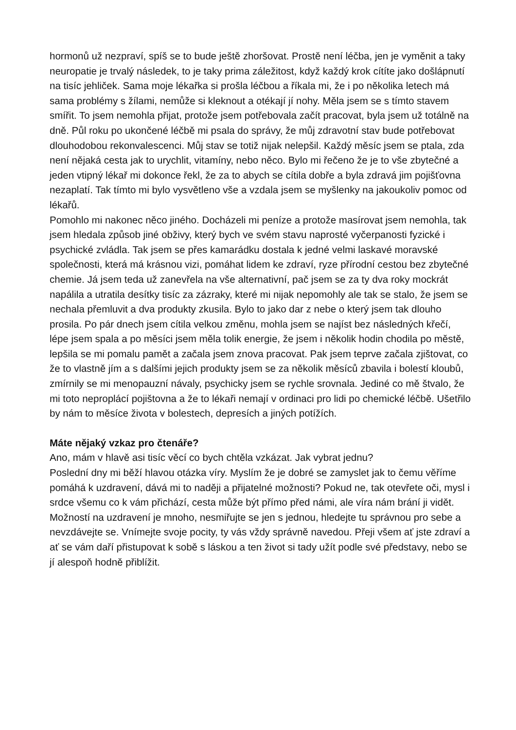hormonů už nezpraví, spíš se to bude ještě zhoršovat. Prostě není léčba, jen je vyměnit a taky neuropatie je trvalý následek, to je taky prima záležitost, když každý krok cítíte jako došlápnutí na tisíc jehliček. Sama moje lékařka si prošla léčbou a říkala mi, že i po několika letech má sama problémy s žílami, nemůže si kleknout a otékají jí nohy. Měla jsem se s tímto stavem smířit. To jsem nemohla přijat, protože jsem potřebovala začít pracovat, byla jsem už totálně na dně. Půl roku po ukončené léčbě mi psala do správy, že můj zdravotní stav bude potřebovat dlouhodobou rekonvalescenci. Můj stav se totiž nijak nelepšil. Každý měsíc jsem se ptala, zda není nějaká cesta jak to urychlit, vitamíny, nebo něco. Bylo mi řečeno že je to vše zbytečné a jeden vtipný lékař mi dokonce řekl, že za to abych se cítila dobře a byla zdravá jim pojišťovna nezaplatí. Tak tímto mi bylo vysvětleno vše a vzdala jsem se myšlenky na jakoukoliv pomoc od lékařů.
Pomohlo mi nakonec něco jiného. Docházeli mi peníze a protože masírovat jsem nemohla, tak jsem hledala způsob jiné obživy, který bych ve svém stavu naprosté vyčerpanosti fyzické i psychické zvládla. Tak jsem se přes kamarádku dostala k jedné velmi laskavé moravské společnosti, která má krásnou vizi, pomáhat lidem ke zdraví, ryze přírodní cestou bez zbytečné chemie. Já jsem teda už zanevřela na vše alternativní, pač jsem se za ty dva roky mockrát napálila a utratila desítky tisíc za zázraky, které mi nijak nepomohly ale tak se stalo, že jsem se nechala přemluvit a dva produkty zkusila. Bylo to jako dar z nebe o který jsem tak dlouho prosila. Po pár dnech jsem cítila velkou změnu, mohla jsem se najíst bez následných křečí, lépe jsem spala a po měsíci jsem měla tolik energie, že jsem i několik hodin chodila po městě, lepšila se mi pomalu pamět a začala jsem znova pracovat. Pak jsem teprve začala zjištovat, co že to vlastně jím a s dalšími jejich produkty jsem se za několik měsíců zbavila i bolestí kloubů, zmírnily se mi menopauzní návaly, psychicky jsem se rychle srovnala. Jediné co mě štvalo, že mi toto neproplácí pojištovna a že to lékaři nemají v ordinaci pro lidi po chemické léčbě. Ušetřilo by nám to měsíce života v bolestech, depresích a jiných potížích.
Máte nějaký vzkaz pro čtenáře?
Ano, mám v hlavě asi tisíc věcí co bych chtěla vzkázat. Jak vybrat jednu?
Poslední dny mi běží hlavou otázka víry. Myslím že je dobré se zamyslet jak to čemu věříme pomáhá k uzdravení, dává mi to naději a přijatelné možnosti? Pokud ne, tak otevřete oči, mysl i srdce všemu co k vám přichází, cesta může být přímo před námi, ale víra nám brání ji vidět. Možností na uzdravení je mnoho, nesmiřujte se jen s jednou, hledejte tu správnou pro sebe a nevzdávejte se. Vnímejte svoje pocity, ty vás vždy správně navedou. Přeji všem ať jste zdraví a ať se vám daří přistupovat k sobě s láskou a ten život si tady užít podle své představy, nebo se jí alespoň hodně přiblížit.